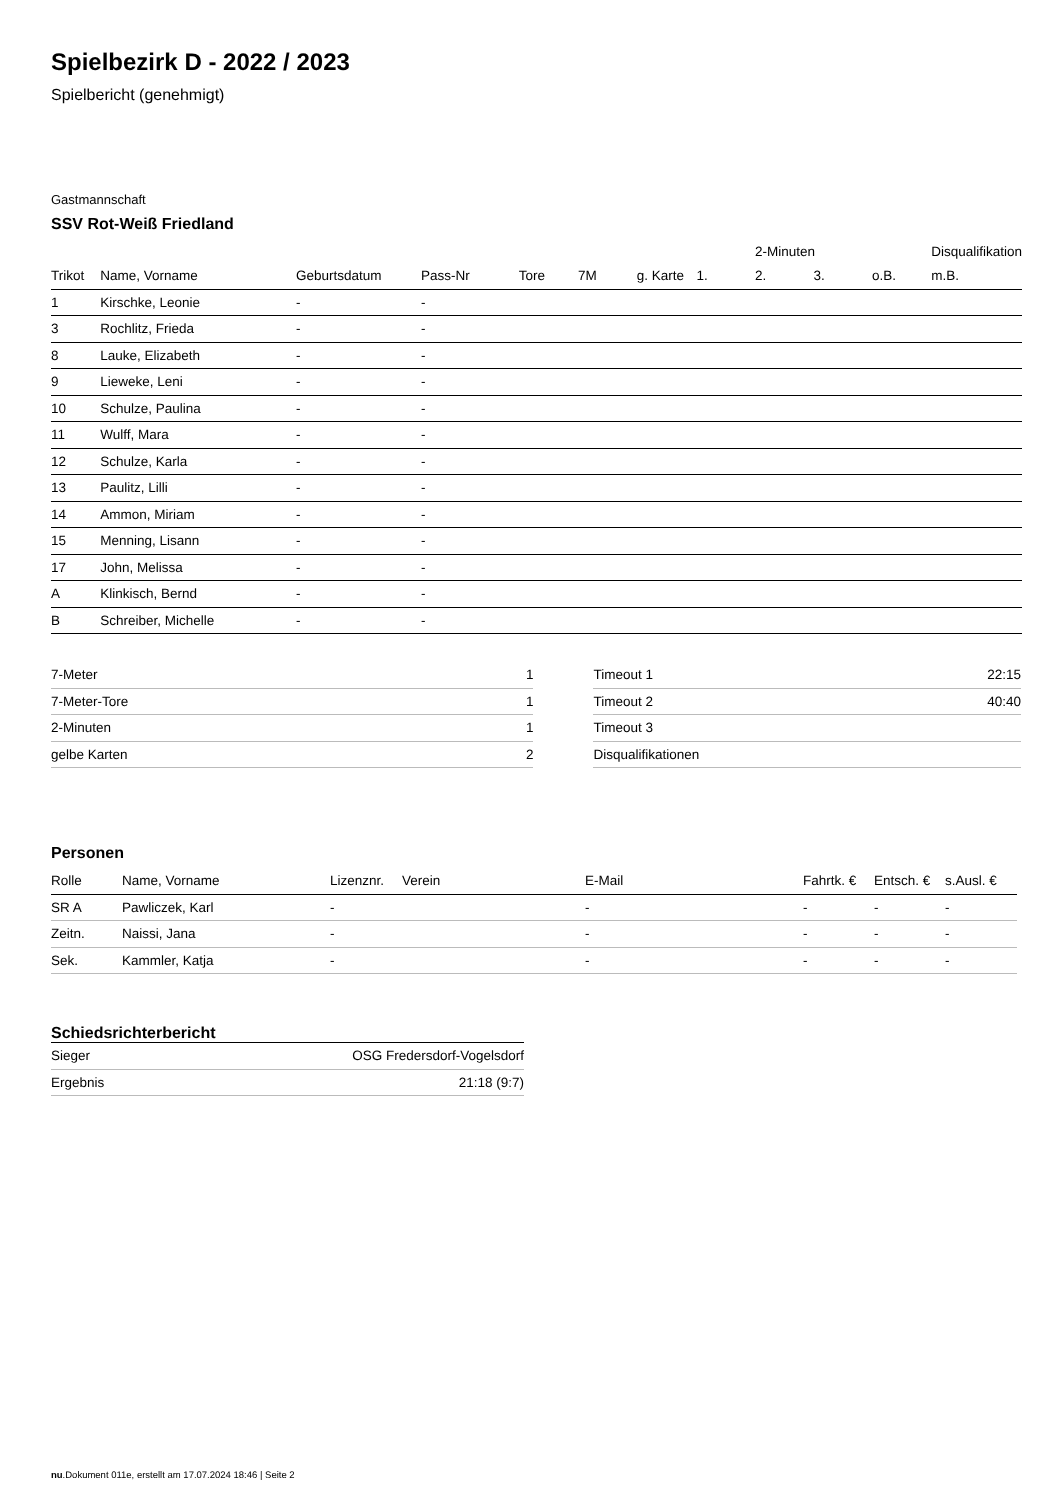Spielbezirk D - 2022 / 2023
Spielbericht (genehmigt)
Gastmannschaft
SSV Rot-Weiß Friedland
| | | | | | | | | 2-Minuten | | | Disqualifikation |
| --- | --- | --- | --- | --- | --- | --- | --- | --- | --- | --- | --- |
| Trikot | Name, Vorname | Geburtsdatum | Pass-Nr | Tore | 7M | g. Karte | 1. | 2. | 3. | o.B. | m.B. |
| 1 | Kirschke, Leonie | - | - | | | | | | | | |
| 3 | Rochlitz, Frieda | - | - | | | | | | | | |
| 8 | Lauke, Elizabeth | - | - | | | | | | | | |
| 9 | Lieweke, Leni | - | - | | | | | | | | |
| 10 | Schulze, Paulina | - | - | | | | | | | | |
| 11 | Wulff, Mara | - | - | | | | | | | | |
| 12 | Schulze, Karla | - | - | | | | | | | | |
| 13 | Paulitz, Lilli | - | - | | | | | | | | |
| 14 | Ammon, Miriam | - | - | | | | | | | | |
| 15 | Menning, Lisann | - | - | | | | | | | | |
| 17 | John, Melissa | - | - | | | | | | | | |
| A | Klinkisch, Bernd | - | - | | | | | | | | |
| B | Schreiber, Michelle | - | - | | | | | | | | |
| 7-Meter | 1 |
| 7-Meter-Tore | 1 |
| 2-Minuten | 1 |
| gelbe Karten | 2 |
| Timeout 1 | 22:15 |
| Timeout 2 | 40:40 |
| Timeout 3 | |
| Disqualifikationen | |
Personen
| Rolle | Name, Vorname | Lizenznr. | Verein | E-Mail | Fahrtk. € | Entsch. € | s.Ausl. € |
| --- | --- | --- | --- | --- | --- | --- | --- |
| SR A | Pawliczek, Karl | - | | - | - | - | - |
| Zeitn. | Naissi, Jana | - | | - | - | - | - |
| Sek. | Kammler, Katja | - | | - | - | - | - |
Schiedsrichterbericht
| Sieger | OSG Fredersdorf-Vogelsdorf |
| Ergebnis | 21:18 (9:7) |
nu.Dokument 011e, erstellt am 17.07.2024 18:46 | Seite 2